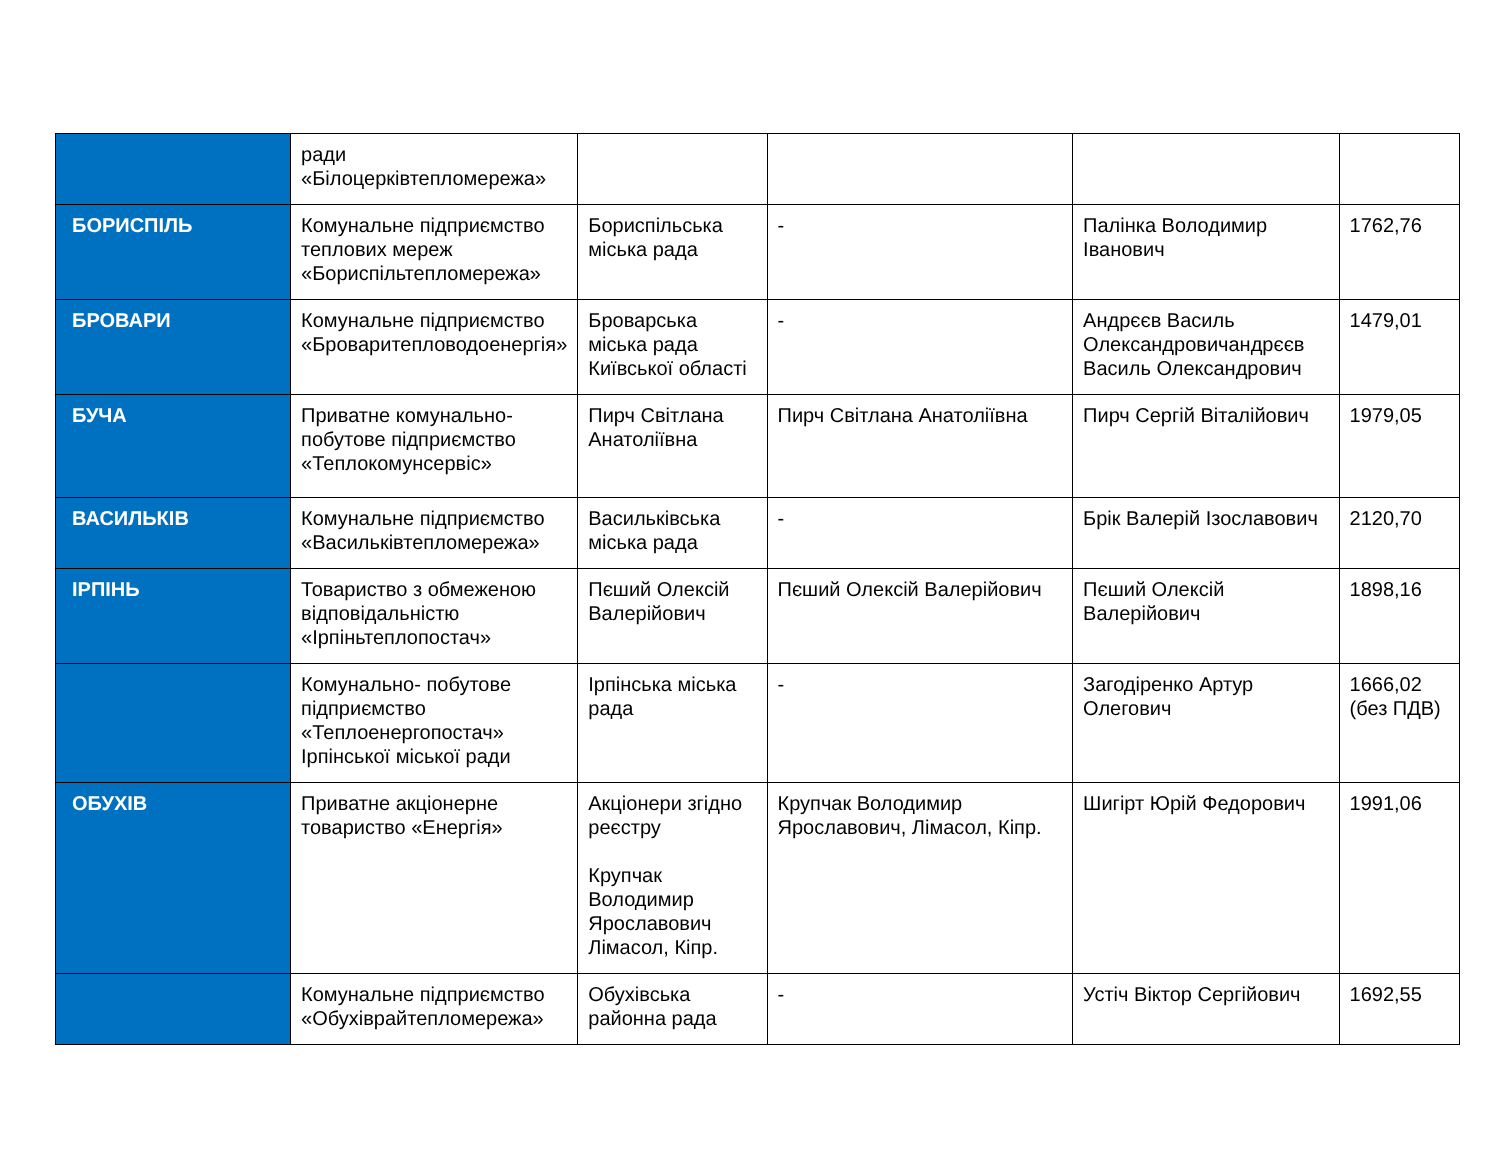| | ради «Білоцерківтепломережа» | | | | |
| БОРИСПІЛЬ | Комунальне підприємство теплових мереж «Бориспільтепломережа» | Бориспільська міська рада | - | Палінка Володимир Іванович | 1762,76 |
| БРОВАРИ | Комунальне підприємство «Броваритепловодоенергія» | Броварська міська рада Київської області | - | Андрєєв Василь Олександровичандрєєв Василь Олександрович | 1479,01 |
| БУЧА | Приватне комунально-побутове підприємство «Теплокомунсервіс» | Пирч Світлана Анатоліївна | Пирч Світлана Анатоліївна | Пирч Сергій Віталійович | 1979,05 |
| ВАСИЛЬКІВ | Комунальне підприємство «Васильківтепломережа» | Васильківська міська рада | - | Брік Валерій Ізославович | 2120,70 |
| ІРПІНЬ | Товариство з обмеженою відповідальністю «Ірпіньтеплопостач» | Пєший Олексій Валерійович | Пєший Олексій Валерійович | Пєший Олексій Валерійович | 1898,16 |
| | Комунально- побутове підприємство «Теплоенергопостач» Ірпінської міської ради | Ірпінська міська рада | - | Загодіренко Артур Олегович | 1666,02 (без ПДВ) |
| ОБУХІВ | Приватне акціонерне товариство «Енергія» | Акціонери згідно реєстру Крупчак Володимир Ярославович Лімасол, Кіпр. | Крупчак Володимир Ярославович, Лімасол, Кіпр. | Шигірт Юрій Федорович | 1991,06 |
| | Комунальне підприємство «Обухіврайтепломережа» | Обухівська районна рада | - | Устіч Віктор Сергійович | 1692,55 |